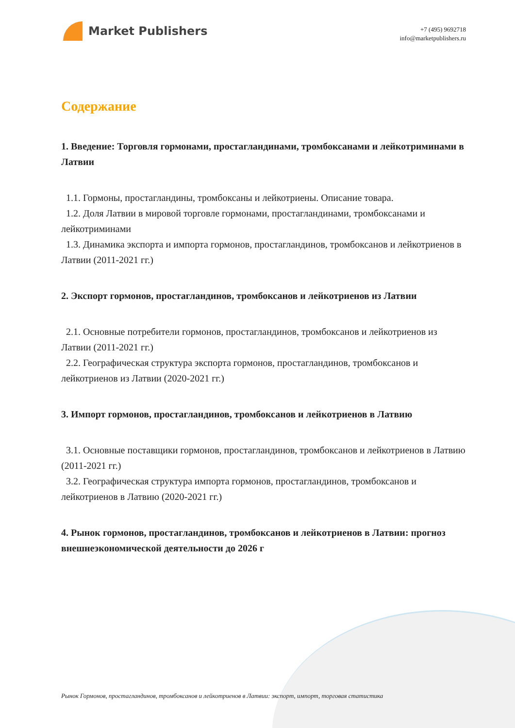Market Publishers
+7 (495) 9692718
info@marketpublishers.ru
Содержание
1. Введение: Торговля гормонами, простагландинами, тромбоксанами и лейкотриминами в Латвии
1.1. Гормоны, простагландины, тромбоксаны и лейкотриены. Описание товара.
1.2. Доля Латвии в мировой торговле гормонами, простагландинами, тромбоксанами и лейкотриминами
1.3. Динамика экспорта и импорта гормонов, простагландинов, тромбоксанов и лейкотриенов в Латвии (2011-2021 гг.)
2. Экспорт гормонов, простагландинов, тромбоксанов и лейкотриенов из Латвии
2.1. Основные потребители гормонов, простагландинов, тромбоксанов и лейкотриенов из Латвии (2011-2021 гг.)
2.2. Географическая структура экспорта гормонов, простагландинов, тромбоксанов и лейкотриенов из Латвии (2020-2021 гг.)
3. Импорт гормонов, простагландинов, тромбоксанов и лейкотриенов в Латвию
3.1. Основные поставщики гормонов, простагландинов, тромбоксанов и лейкотриенов в Латвию (2011-2021 гг.)
3.2. Географическая структура импорта гормонов, простагландинов, тромбоксанов и лейкотриенов в Латвию (2020-2021 гг.)
4. Рынок гормонов, простагландинов, тромбоксанов и лейкотриенов в Латвии: прогноз внешнеэкономической деятельности до 2026 г
Рынок Гормонов, простагландинов, тромбоксанов и лейкотриенов в Латвии: экспорт, импорт, торговая статистика